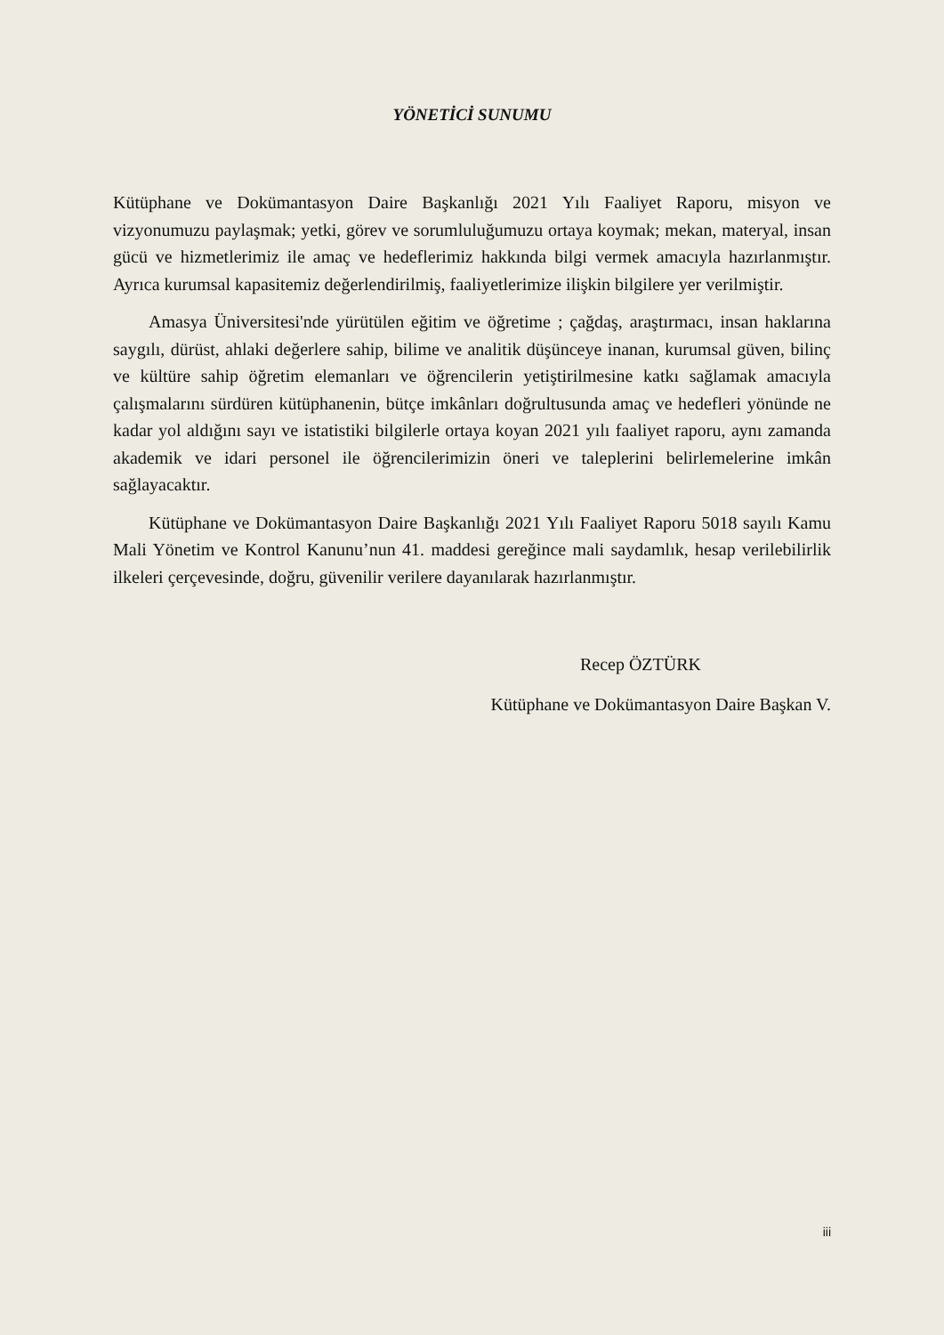YÖNETİCİ SUNUMU
Kütüphane ve Dokümantasyon Daire Başkanlığı 2021 Yılı Faaliyet Raporu, misyon ve vizyonumuzu paylaşmak; yetki, görev ve sorumluluğumuzu ortaya koymak; mekan, materyal, insan gücü ve hizmetlerimiz ile amaç ve hedeflerimiz hakkında bilgi vermek amacıyla hazırlanmıştır. Ayrıca kurumsal kapasitemiz değerlendirilmiş, faaliyetlerimize ilişkin bilgilere yer verilmiştir.
Amasya Üniversitesi'nde yürütülen eğitim ve öğretime ; çağdaş, araştırmacı, insan haklarına saygılı, dürüst, ahlaki değerlere sahip, bilime ve analitik düşünceye inanan, kurumsal güven, bilinç ve kültüre sahip öğretim elemanları ve öğrencilerin yetiştirilmesine katkı sağlamak amacıyla çalışmalarını sürdüren kütüphanenin, bütçe imkânları doğrultusunda amaç ve hedefleri yönünde ne kadar yol aldığını sayı ve istatistiki bilgilerle ortaya koyan 2021 yılı faaliyet raporu, aynı zamanda akademik ve idari personel ile öğrencilerimizin öneri ve taleplerini belirlemelerine imkân sağlayacaktır.
Kütüphane ve Dokümantasyon Daire Başkanlığı 2021 Yılı Faaliyet Raporu 5018 sayılı Kamu Mali Yönetim ve Kontrol Kanunu’nun 41. maddesi gereğince mali saydamlık, hesap verilebilirlik ilkeleri çerçevesinde, doğru, güvenilir verilere dayanılarak hazırlanmıştır.
Recep ÖZTÜRK
Kütüphane ve Dokümantasyon Daire Başkan V.
iii